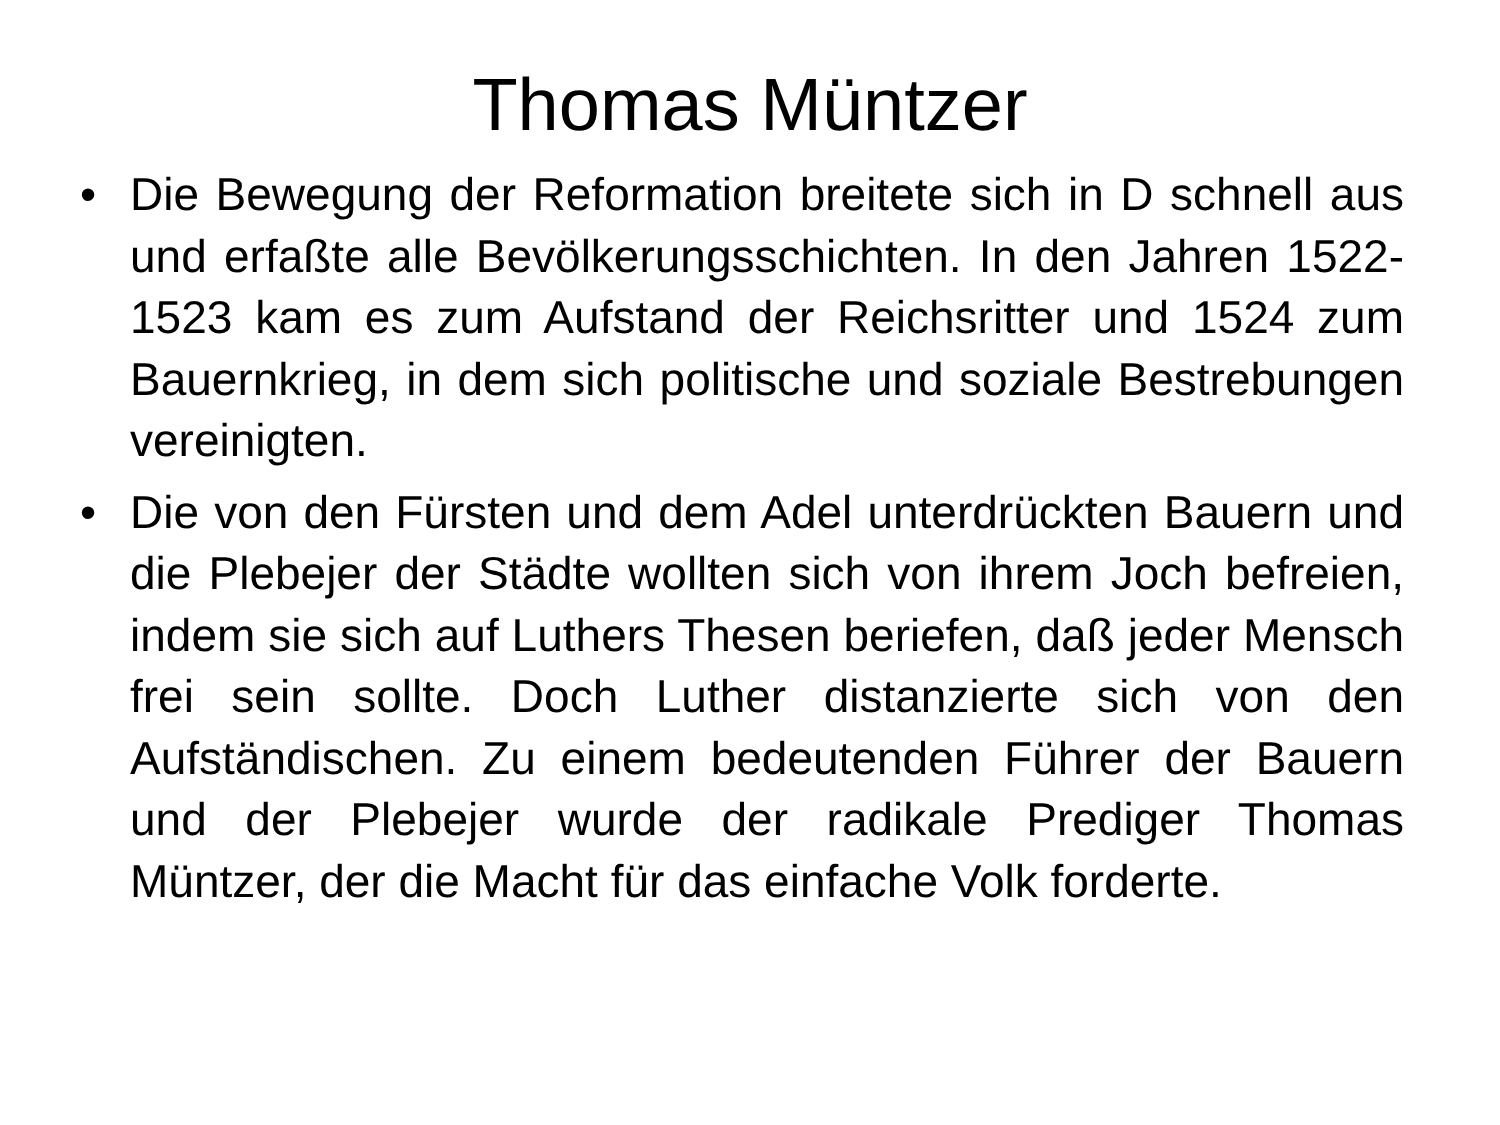Thomas Müntzer
• Die Bewegung der Reformation breitete sich in D schnell aus und erfaßte alle Bevölkerungsschichten. In den Jahren 1522-1523 kam es zum Aufstand der Reichsritter und 1524 zum Bauernkrieg, in dem sich politische und soziale Bestrebungen vereinigten.
• Die von den Fürsten und dem Adel unterdrückten Bauern und die Plebejer der Städte wollten sich von ihrem Joch befreien, indem sie sich auf Luthers Thesen beriefen, daß jeder Mensch frei sein sollte. Doch Luther distanzierte sich von den Aufständischen. Zu einem bedeutenden Führer der Bauern und der Plebejer wurde der radikale Prediger Thomas Müntzer, der die Macht für das einfache Volk forderte.